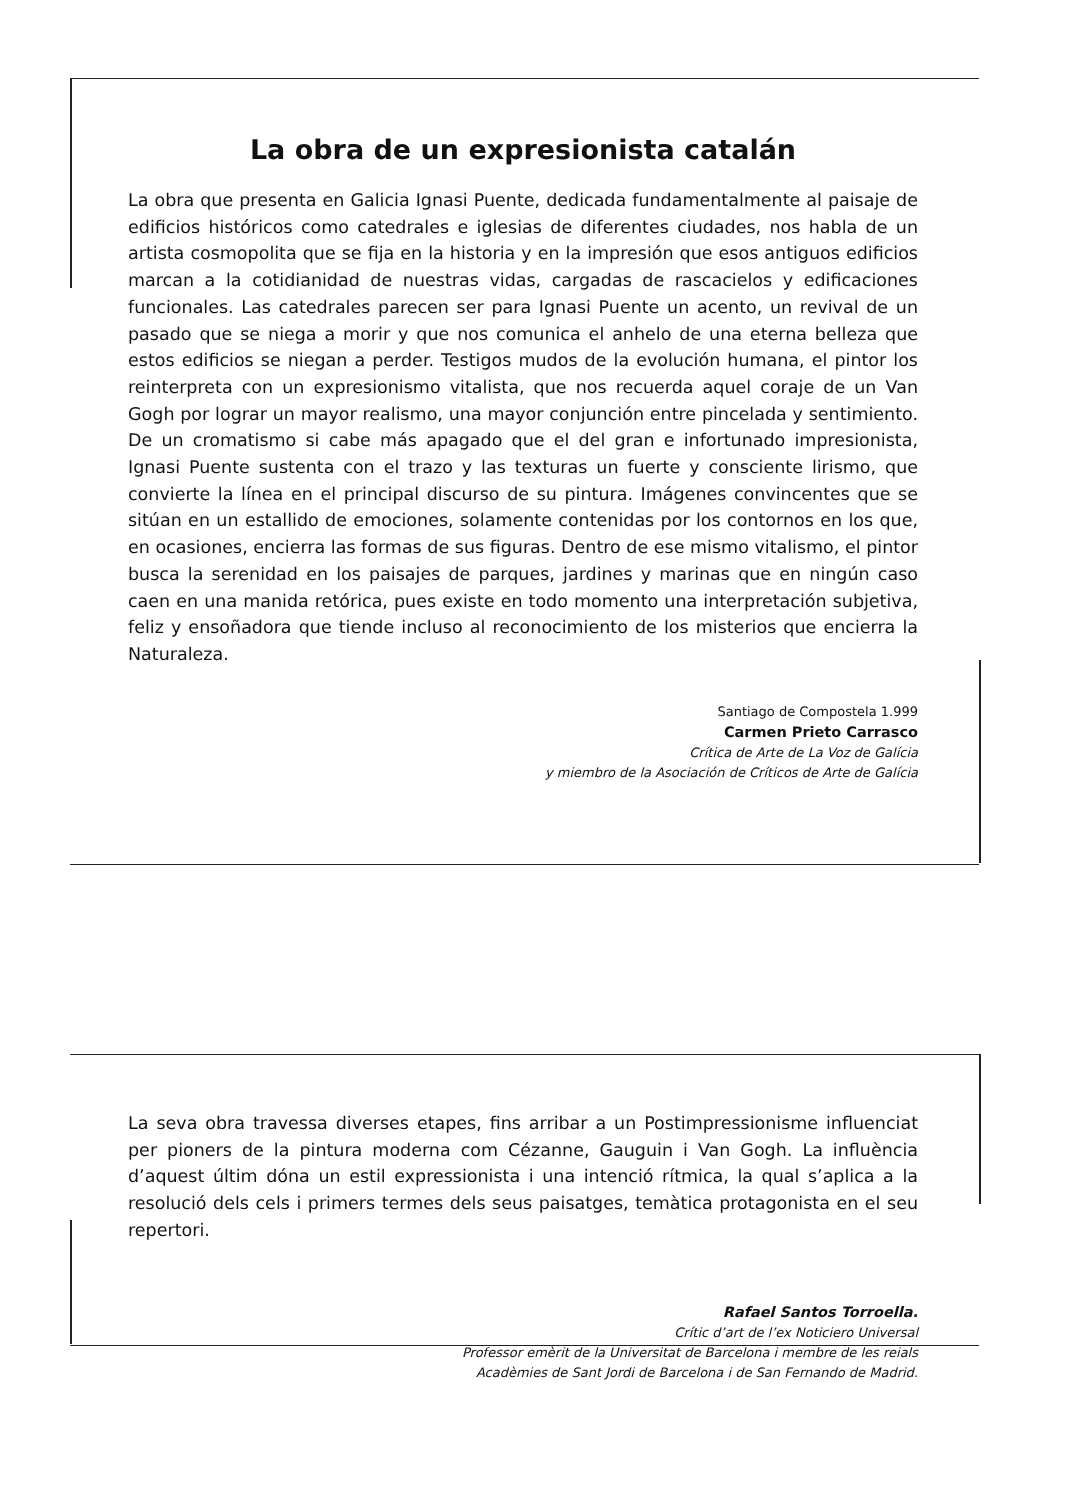La obra de un expresionista catalán
La obra que presenta en Galicia Ignasi Puente, dedicada fundamentalmente al paisaje de edificios históricos como catedrales e iglesias de diferentes ciudades, nos habla de un artista cosmopolita que se fija en la historia y en la impresión que esos antiguos edificios marcan a la cotidianidad de nuestras vidas, cargadas de rascacielos y edificaciones funcionales. Las catedrales parecen ser para Ignasi Puente un acento, un revival de un pasado que se niega a morir y que nos comunica el anhelo de una eterna belleza que estos edificios se niegan a perder. Testigos mudos de la evolución humana, el pintor los reinterpreta con un expresionismo vitalista, que nos recuerda aquel coraje de un Van Gogh por lograr un mayor realismo, una mayor conjunción entre pincelada y sentimiento. De un cromatismo si cabe más apagado que el del gran e infortunado impresionista, Ignasi Puente sustenta con el trazo y las texturas un fuerte y consciente lirismo, que convierte la línea en el principal discurso de su pintura. Imágenes convincentes que se sitúan en un estallido de emociones, solamente contenidas por los contornos en los que, en ocasiones, encierra las formas de sus figuras. Dentro de ese mismo vitalismo, el pintor busca la serenidad en los paisajes de parques, jardines y marinas que en ningún caso caen en una manida retórica, pues existe en todo momento una interpretación subjetiva, feliz y ensoñadora que tiende incluso al reconocimiento de los misterios que encierra la Naturaleza.
Santiago de Compostela 1.999
Carmen Prieto Carrasco
Crítica de Arte de La Voz de Galícia
y miembro de la Asociación de Críticos de Arte de Galícia
La seva obra travessa diverses etapes, fins arribar a un Postimpressionisme influenciat per pioners de la pintura moderna com Cézanne, Gauguin i Van Gogh. La influència d’aquest últim dóna un estil expressionista i una intenció rítmica, la qual s’aplica a la resolució dels cels i primers termes dels seus paisatges, temàtica protagonista en el seu repertori.
Rafael Santos Torroella.
Crític d’art de l’ex Noticiero Universal
Professor emèrit de la Universitat de Barcelona i membre de les reials
Acadèmies de Sant Jordi de Barcelona i de San Fernando de Madrid.